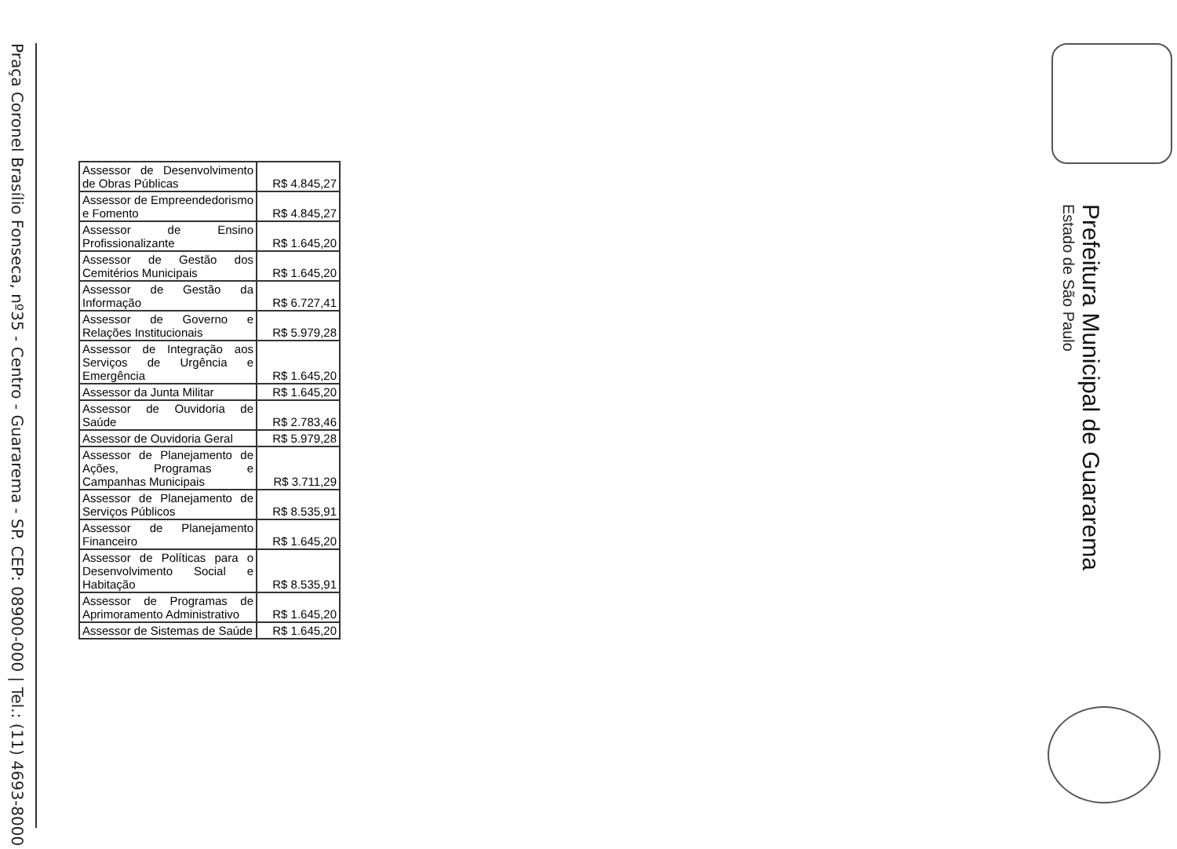Praça Coronel Brasílio Fonseca, nº35 - Centro - Guararema - SP. CEP: 08900-000 | Tel.: (11) 4693-8000
Prefeitura Municipal de Guararema
Estado de São Paulo
| Assessor de Desenvolvimento de Obras Públicas | R$ 4.845,27 |
| Assessor de Empreendedorismo e Fomento | R$ 4.845,27 |
| Assessor de Ensino Profissionalizante | R$ 1.645,20 |
| Assessor de Gestão dos Cemitérios Municipais | R$ 1.645,20 |
| Assessor de Gestão da Informação | R$ 6.727,41 |
| Assessor de Governo e Relações Institucionais | R$ 5.979,28 |
| Assessor de Integração aos Serviços de Urgência e Emergência | R$ 1.645,20 |
| Assessor da Junta Militar | R$ 1.645,20 |
| Assessor de Ouvidoria de Saúde | R$ 2.783,46 |
| Assessor de Ouvidoria Geral | R$ 5.979,28 |
| Assessor de Planejamento de Ações, Programas e Campanhas Municipais | R$ 3.711,29 |
| Assessor de Planejamento de Serviços Públicos | R$ 8.535,91 |
| Assessor de Planejamento Financeiro | R$ 1.645,20 |
| Assessor de Políticas para o Desenvolvimento Social e Habitação | R$ 8.535,91 |
| Assessor de Programas de Aprimoramento Administrativo | R$ 1.645,20 |
| Assessor de Sistemas de Saúde | R$ 1.645,20 |